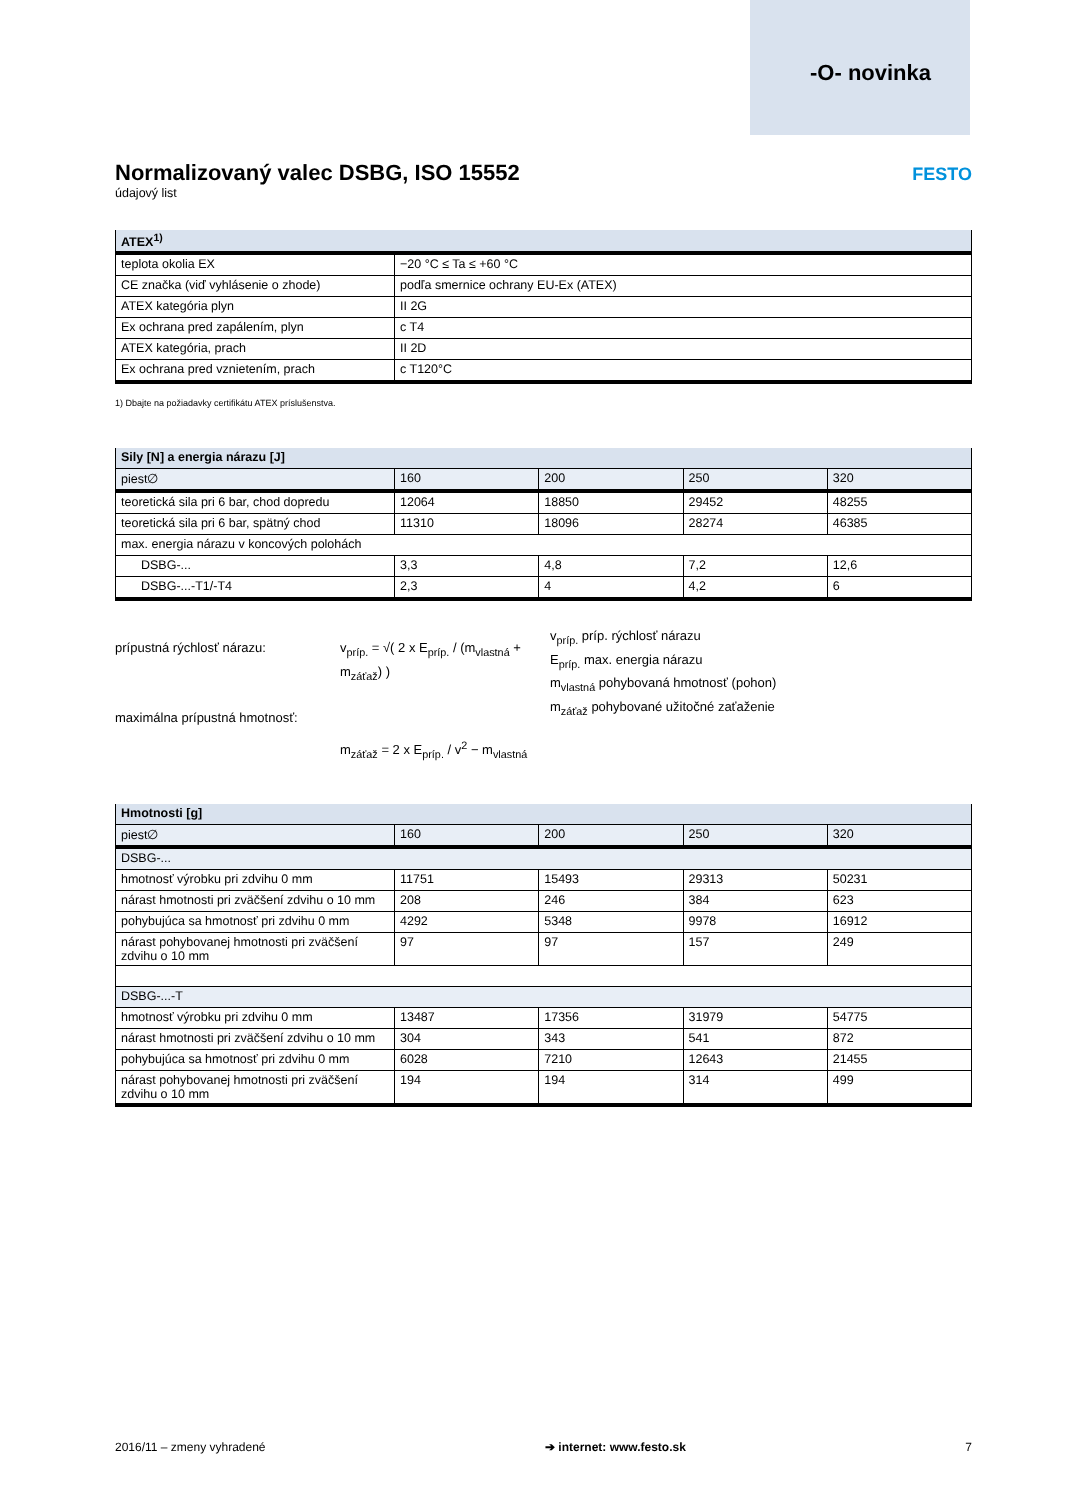-O- novinka
FESTO
Normalizovaný valec DSBG, ISO 15552
údajový list
| ATEX<sup>1)</sup> | |
| --- | --- |
| teplota okolia EX | −20 °C ≤ Ta ≤ +60 °C |
| CE značka (viď vyhlásenie o zhode) | podľa smernice ochrany EU-Ex (ATEX) |
| ATEX kategória plyn | II 2G |
| Ex ochrana pred zapálením, plyn | c T4 |
| ATEX kategória, prach | II 2D |
| Ex ochrana pred vznietením, prach | c T120°C |
1) Dbajte na požiadavky certifikátu ATEX príslušenstva.
| Sily [N] a energia nárazu [J] | | | | |
| --- | --- | --- | --- | --- |
| piest∅ | 160 | 200 | 250 | 320 |
| teoretická sila pri 6 bar, chod dopredu | 12064 | 18850 | 29452 | 48255 |
| teoretická sila pri 6 bar, spätný chod | 11310 | 18096 | 28274 | 46385 |
| max. energia nárazu v koncových polohách | | | | |
| DSBG-... | 3,3 | 4,8 | 7,2 | 12,6 |
| DSBG-...-T1/-T4 | 2,3 | 4 | 4,2 | 6 |
prípustná rýchlosť nárazu:
maximálna prípustná hmotnosť:
v<sub>príp.</sub> = √( 2 x E<sub>príp.</sub> / (m<sub>vlastná</sub> + m<sub>záťaž</sub>) )
m<sub>záťaž</sub> = 2 x E<sub>príp.</sub> / v<sup>2</sup> − m<sub>vlastná</sub>
v<sub>príp.</sub> príp. rýchlosť nárazu
E<sub>príp.</sub> max. energia nárazu
m<sub>vlastná</sub> pohybovaná hmotnosť (pohon)
m<sub>záťaž</sub> pohybované užitočné zaťaženie
| Hmotnosti [g] | | | | |
| --- | --- | --- | --- | --- |
| piest∅ | 160 | 200 | 250 | 320 |
| DSBG-... | | | | |
| hmotnosť výrobku pri zdvihu 0 mm | 11751 | 15493 | 29313 | 50231 |
| nárast hmotnosti pri zväčšení zdvihu o 10 mm | 208 | 246 | 384 | 623 |
| pohybujúca sa hmotnosť pri zdvihu 0 mm | 4292 | 5348 | 9978 | 16912 |
| nárast pohybovanej hmotnosti pri zväčšení zdvihu o 10 mm | 97 | 97 | 157 | 249 |
| DSBG-...-T | | | | |
| hmotnosť výrobku pri zdvihu 0 mm | 13487 | 17356 | 31979 | 54775 |
| nárast hmotnosti pri zväčšení zdvihu o 10 mm | 304 | 343 | 541 | 872 |
| pohybujúca sa hmotnosť pri zdvihu 0 mm | 6028 | 7210 | 12643 | 21455 |
| nárast pohybovanej hmotnosti pri zväčšení zdvihu o 10 mm | 194 | 194 | 314 | 499 |
2016/11 – zmeny vyhradené ➔ internet: www.festo.sk 7